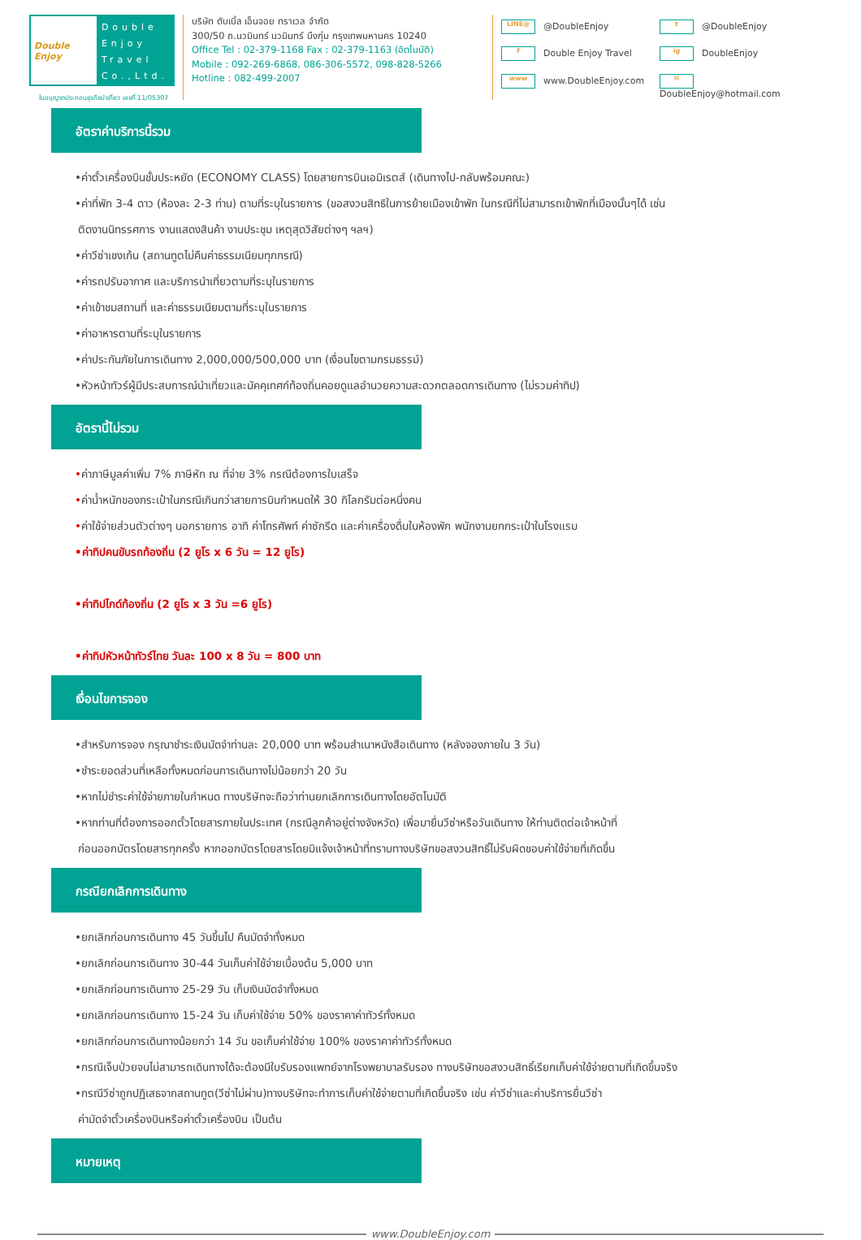Double Enjoy
Double Enjoy Travel Co.,Ltd.
บริษัท ดับเบิ้ล เอ็นจอย ทราเวล จำกัด
300/50 ถ.นวมินทร์ นวมินทร์ บึงกุ่ม กรุงเทพมหานคร 10240
Office Tel : 02-379-1168 Fax : 02-379-1163 (อัตโนมัติ)
Mobile : 092-269-6868, 086-306-5572, 098-828-5266
Hotline : 082-499-2007
LINE@ @DoubleEnjoy t @DoubleEnjoy f Double Enjoy Travel ig DoubleEnjoy www www.DoubleEnjoy.com ✉ DoubleEnjoy@hotmail.com
ใบอนุญาตประกอบธุรกิจนำเที่ยว เลขที่ 11/05307
อัตราค่าบริการนี้รวม
•ค่าตั๋วเครื่องบินชั้นประหยัด (ECONOMY CLASS) โดยสายการบินเอมิเรตส์ (เดินทางไป-กลับพร้อมคณะ)
•ค่าที่พัก 3-4 ดาว (ห้องละ 2-3 ท่าน) ตามที่ระบุในรายการ (ขอสงวนสิทธิในการย้ายเมืองเข้าพัก ในกรณีที่ไม่สามารถเข้าพักที่เมืองนั้นๆได้ เช่น
ติดงานนิทรรศการ งานแสดงสินค้า งานประชุม เหตุสุดวิสัยต่างๆ ฯลฯ)
•ค่าวีซ่าเชงเก้น (สถานทูตไม่คืนค่าธรรมเนียมทุกกรณี)
•ค่ารถปรับอากาศ และบริการนำเที่ยวตามที่ระบุในรายการ
•ค่าเข้าชมสถานที่ และค่าธรรมเนียมตามที่ระบุในรายการ
•ค่าอาหารตามที่ระบุในรายการ
•ค่าประกันภัยในการเดินทาง 2,000,000/500,000 บาท (เงื่อนไขตามกรมธรรม์)
•หัวหน้าทัวร์ผู้มีประสบการณ์นำเที่ยวและมัคคุเทศก์ท้องถิ่นคอยดูแลอำนวยความสะดวกตลอดการเดินทาง (ไม่รวมค่าทิป)
อัตรานี้ไม่รวม
•ค่าภาษีมูลค่าเพิ่ม 7% ภาษีหัก ณ ที่จ่าย 3% กรณีต้องการใบเสร็จ
•ค่าน้ำหนักของกระเป๋าในกรณีเกินกว่าสายการบินกำหนดให้ 30 กิโลกรัมต่อหนึ่งคน
•ค่าใช้จ่ายส่วนตัวต่างๆ นอกรายการ อาทิ ค่าโทรศัพท์ ค่าซักรีด และค่าเครื่องดื่มในห้องพัก พนักงานยกกระเป๋าในโรงแรม
•ค่าทิปคนขับรถท้องถิ่น (2 ยูโร x 6 วัน = 12 ยูโร)
•ค่าทิปไกด์ท้องถิ่น (2 ยูโร x 3 วัน =6 ยูโร)
•ค่าทิปหัวหน้าทัวร์ไทย วันละ 100 x 8 วัน = 800 บาท
เงื่อนไขการจอง
•สำหรับการจอง กรุณาชำระเงินมัดจำท่านละ 20,000 บาท พร้อมสำเนาหนังสือเดินทาง (หลังจองภายใน 3 วัน)
•ชำระยอดส่วนที่เหลือทั้งหมดก่อนการเดินทางไม่น้อยกว่า 20 วัน
•หากไม่ชำระค่าใช้จ่ายภายในกำหนด ทางบริษัทจะถือว่าท่านยกเลิกการเดินทางโดยอัตโนมัติ
•หากท่านที่ต้องการออกตั๋วโดยสารภายในประเทศ (กรณีลูกค้าอยู่ต่างจังหวัด) เพื่อมายื่นวีซ่าหรือวันเดินทาง ให้ท่านติดต่อเจ้าหน้าที่
ก่อนออกบัตรโดยสารทุกครั้ง หากออกบัตรโดยสารโดยมิแจ้งเจ้าหน้าที่ทราบทางบริษัทขอสงวนสิทธิ์ไม่รับผิดชอบค่าใช้จ่ายที่เกิดขึ้น
กรณียกเลิกการเดินทาง
•ยกเลิกก่อนการเดินทาง 45 วันขึ้นไป คืนมัดจำทั้งหมด
•ยกเลิกก่อนการเดินทาง 30-44 วันเก็บค่าใช้จ่ายเบื้องต้น 5,000 บาท
•ยกเลิกก่อนการเดินทาง 25-29 วัน เก็บเงินมัดจำทั้งหมด
•ยกเลิกก่อนการเดินทาง 15-24 วัน เก็บค่าใช้จ่าย 50% ของราคาค่าทัวร์ทั้งหมด
•ยกเลิกก่อนการเดินทางน้อยกว่า 14 วัน ขอเก็บค่าใช้จ่าย 100% ของราคาค่าทัวร์ทั้งหมด
•กรณีเจ็บป่วยจนไม่สามารถเดินทางได้จะต้องมีใบรับรองแพทย์จากโรงพยาบาลรับรอง ทางบริษัทขอสงวนสิทธิ์เรียกเก็บค่าใช้จ่ายตามที่เกิดขึ้นจริง
•กรณีวีซ่าถูกปฏิเสธจากสถานทูต(วีซ่าไม่ผ่าน)ทางบริษัทจะทำการเก็บค่าใช้จ่ายตามที่เกิดขึ้นจริง เช่น ค่าวีซ่าและค่าบริการยื่นวีซ่า
ค่ามัดจำตั๋วเครื่องบินหรือค่าตั๋วเครื่องบิน เป็นต้น
หมายเหตุ
www.DoubleEnjoy.com